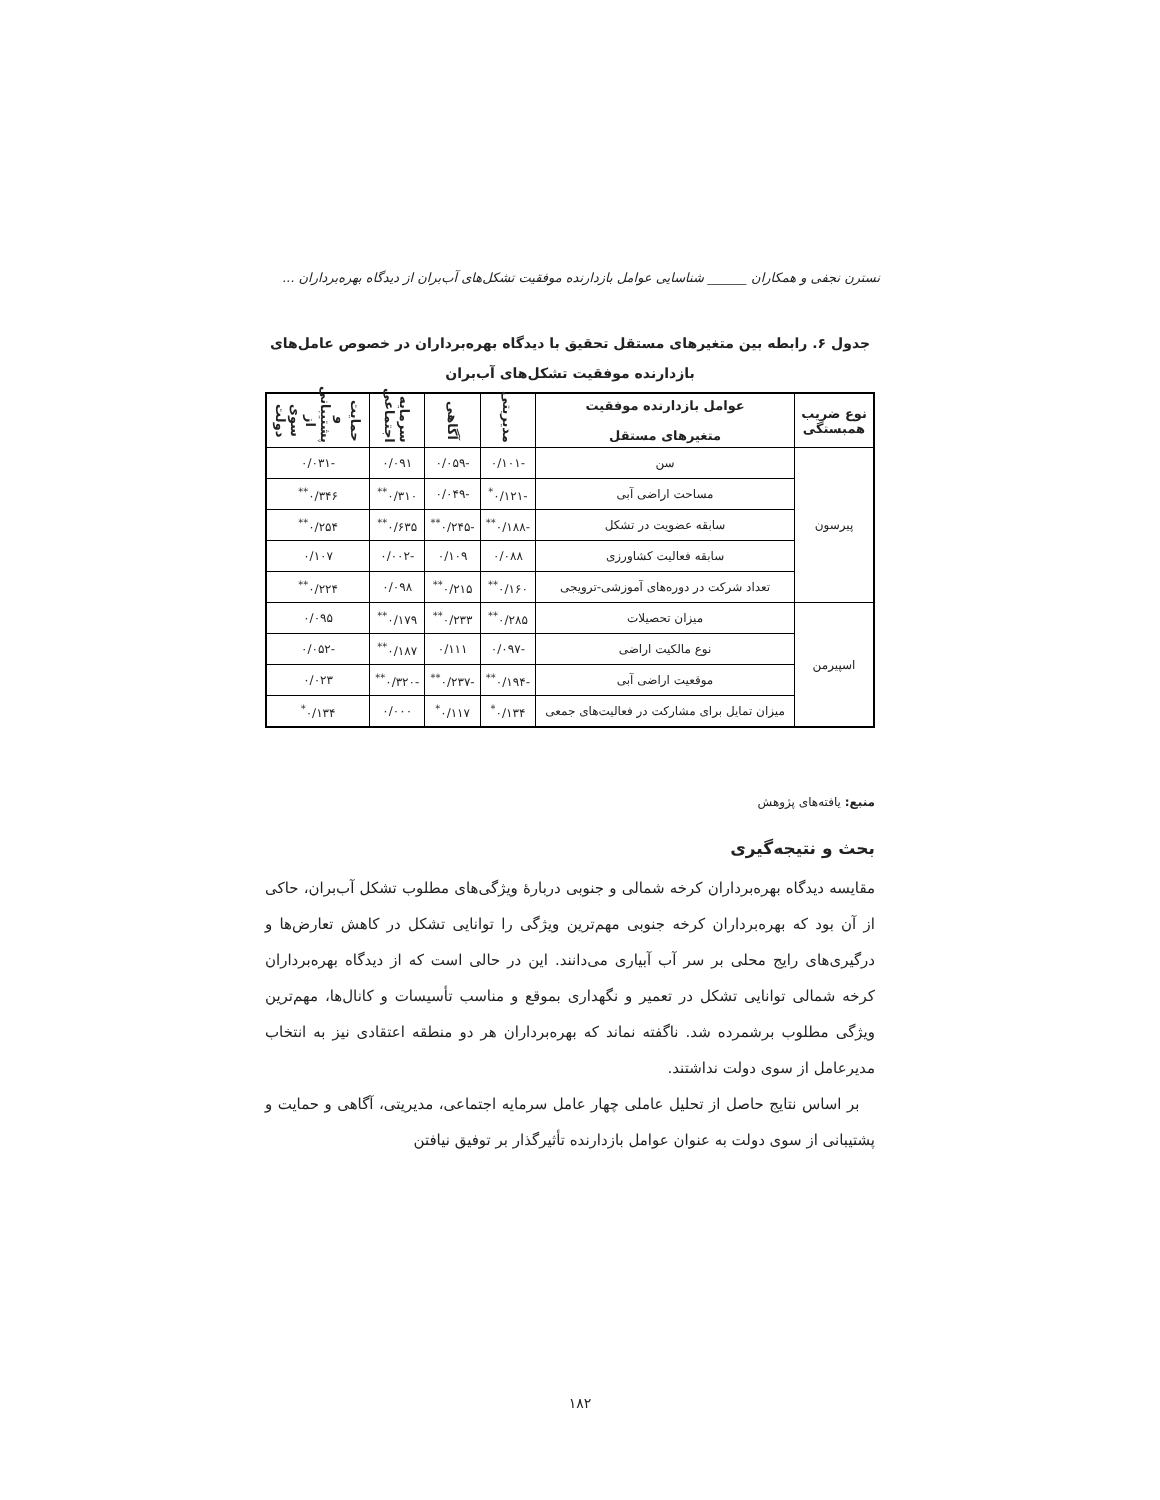نسترن نجفی و همکاران ______ شناسایی عوامل بازدارنده موفقیت تشکل‌های آب‌بران از دیدگاه بهره‌برداران ...
جدول ۶. رابطه بین متغیرهای مستقل تحقیق با دیدگاه بهره‌برداران در خصوص عامل‌های
بازدارنده موفقیت تشکل‌های آب‌بران
| نوع ضریب همبستگی | عوامل بازدارنده موفقیت متغیرهای مستقل | مدیریتی | آگاهی | سرمایه اجتماعی | حمایت و پشتیبانی از سوی دولت |
| --- | --- | --- | --- | --- | --- |
| پیرسون | سن | -۰/۱۰۱ | -۰/۰۵۹ | ۰/۰۹۱ | -۰/۰۳۱ |
| | مساحت اراضی آبی | -۰/۱۲۱<sup>*</sup> | -۰/۰۴۹ | ۰/۳۱۰<sup>**</sup> | ۰/۳۴۶<sup>**</sup> |
| | سابقه عضویت در تشکل | -۰/۱۸۸<sup>**</sup> | -۰/۲۴۵<sup>**</sup> | ۰/۶۳۵<sup>**</sup> | ۰/۲۵۴<sup>**</sup> |
| | سابقه فعالیت کشاورزی | ۰/۰۸۸ | ۰/۱۰۹ | -۰/۰۰۲ | ۰/۱۰۷ |
| | تعداد شرکت در دوره‌های آموزشی-ترویجی | ۰/۱۶۰<sup>**</sup> | ۰/۲۱۵<sup>**</sup> | ۰/۰۹۸ | ۰/۲۲۴<sup>**</sup> |
| اسپیرمن | میزان تحصیلات | ۰/۲۸۵<sup>**</sup> | ۰/۲۳۳<sup>**</sup> | ۰/۱۷۹<sup>**</sup> | ۰/۰۹۵ |
| | نوع مالکیت اراضی | -۰/۰۹۷ | ۰/۱۱۱ | ۰/۱۸۷<sup>**</sup> | -۰/۰۵۲ |
| | موقعیت اراضی آبی | -۰/۱۹۴<sup>**</sup> | -۰/۲۳۷<sup>**</sup> | -۰/۳۲۰<sup>**</sup> | ۰/۰۲۳ |
| | میزان تمایل برای مشارکت در فعالیت‌های جمعی | ۰/۱۳۴<sup>*</sup> | ۰/۱۱۷<sup>*</sup> | ۰/۰۰۰ | ۰/۱۳۴<sup>*</sup> |
منبع: یافته‌های پژوهش
بحث و نتیجه‌گیری
مقایسه دیدگاه بهره‌برداران کرخه شمالی و جنوبی دربارهٔ ویژگی‌های مطلوب تشکل آب‌بران، حاکی از آن بود که بهره‌برداران کرخه جنوبی مهم‌ترین ویژگی را توانایی تشکل در کاهش تعارض‌ها و درگیری‌های رایج محلی بر سر آب آبیاری می‌دانند. این در حالی است که از دیدگاه بهره‌برداران کرخه شمالی توانایی تشکل در تعمیر و نگهداری بموقع و مناسب تأسیسات و کانال‌ها، مهم‌ترین ویژگی مطلوب برشمرده شد. ناگفته نماند که بهره‌برداران هر دو منطقه اعتقادی نیز به انتخاب مدیرعامل از سوی دولت نداشتند.
بر اساس نتایج حاصل از تحلیل عاملی چهار عامل سرمایه اجتماعی، مدیریتی، آگاهی و حمایت و پشتیبانی از سوی دولت به عنوان عوامل بازدارنده تأثیرگذار بر توفیق نیافتن
۱۸۲